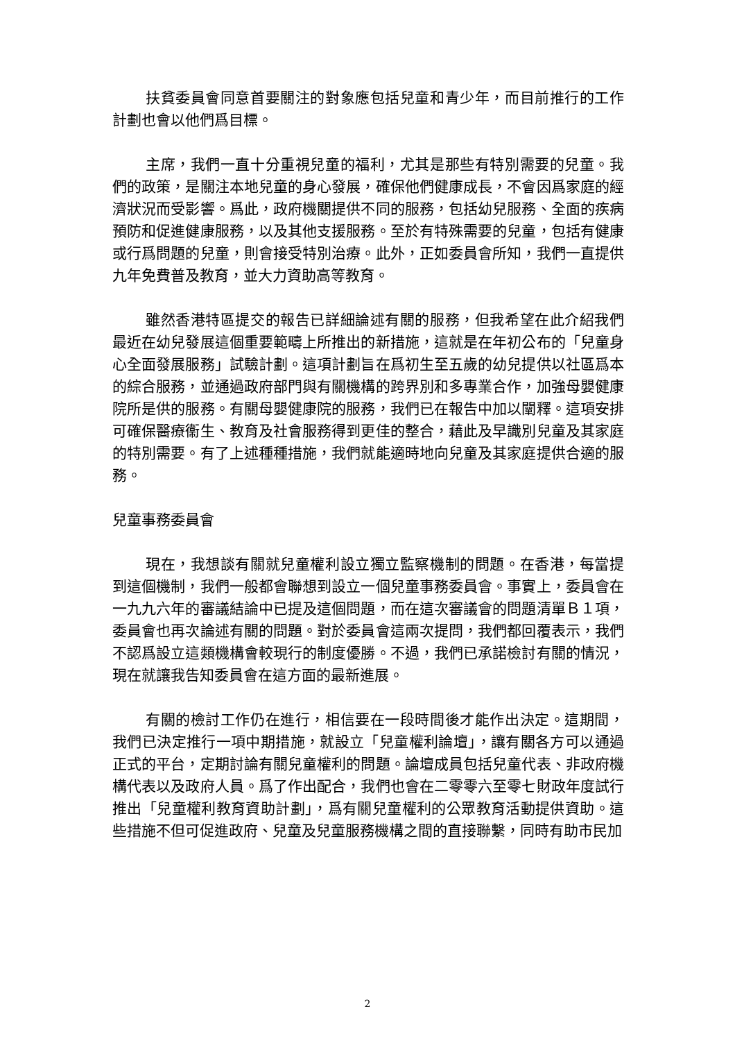扶貧委員會同意首要關注的對象應包括兒童和青少年，而目前推行的工作計劃也會以他們爲目標。
主席，我們一直十分重視兒童的福利，尤其是那些有特別需要的兒童。我們的政策，是關注本地兒童的身心發展，確保他們健康成長，不會因爲家庭的經濟狀況而受影響。爲此，政府機關提供不同的服務，包括幼兒服務、全面的疾病預防和促進健康服務，以及其他支援服務。至於有特殊需要的兒童，包括有健康或行爲問題的兒童，則會接受特別治療。此外，正如委員會所知，我們一直提供九年免費普及教育，並大力資助高等教育。
雖然香港特區提交的報告已詳細論述有關的服務，但我希望在此介紹我們最近在幼兒發展這個重要範疇上所推出的新措施，這就是在年初公布的「兒童身心全面發展服務」試驗計劃。這項計劃旨在爲初生至五歲的幼兒提供以社區爲本的綜合服務，並通過政府部門與有關機構的跨界別和多專業合作，加強母嬰健康院所是供的服務。有關母嬰健康院的服務，我們已在報告中加以闡釋。這項安排可確保醫療衞生、教育及社會服務得到更佳的整合，藉此及早識別兒童及其家庭的特別需要。有了上述種種措施，我們就能適時地向兒童及其家庭提供合適的服務。
兒童事務委員會
現在，我想談有關就兒童權利設立獨立監察機制的問題。在香港，每當提到這個機制，我們一般都會聯想到設立一個兒童事務委員會。事實上，委員會在一九九六年的審議結論中已提及這個問題，而在這次審議會的問題清單Ｂ１項，委員會也再次論述有關的問題。對於委員會這兩次提問，我們都回覆表示，我們不認爲設立這類機構會較現行的制度優勝。不過，我們已承諾檢討有關的情況，現在就讓我告知委員會在這方面的最新進展。
有關的檢討工作仍在進行，相信要在一段時間後才能作出決定。這期間，我們已決定推行一項中期措施，就設立「兒童權利論壇」，讓有關各方可以通過正式的平台，定期討論有關兒童權利的問題。論壇成員包括兒童代表、非政府機構代表以及政府人員。爲了作出配合，我們也會在二零零六至零七財政年度試行推出「兒童權利教育資助計劃」，爲有關兒童權利的公眾教育活動提供資助。這些措施不但可促進政府、兒童及兒童服務機構之間的直接聯繫，同時有助市民加
2